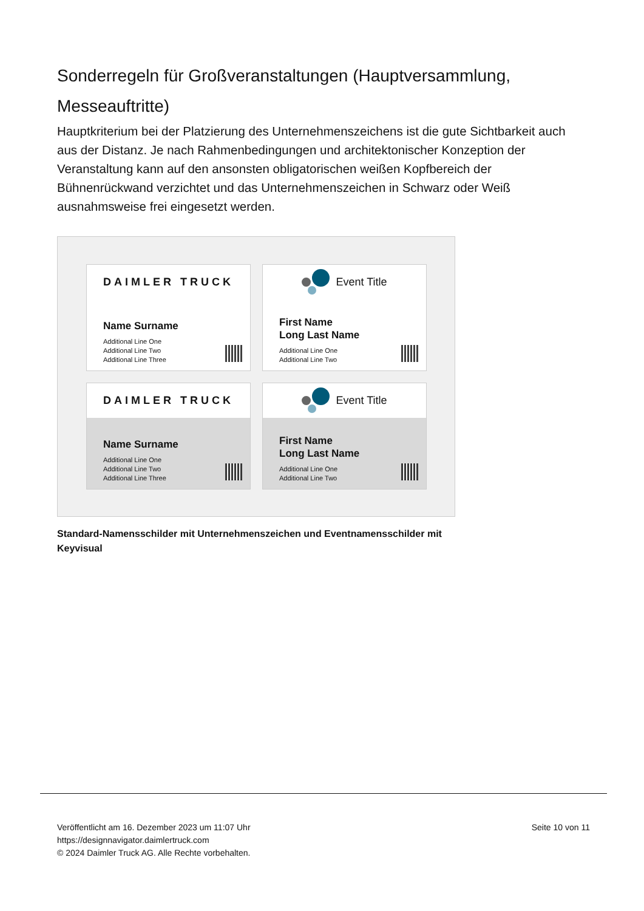Sonderregeln für Großveranstaltungen (Hauptversammlung, Messeauftritte)
Hauptkriterium bei der Platzierung des Unternehmenszeichens ist die gute Sichtbarkeit auch aus der Distanz. Je nach Rahmenbedingungen und architektonischer Konzeption der Veranstaltung kann auf den ansonsten obligatorischen weißen Kopfbereich der Bühnenrückwand verzichtet und das Unternehmenszeichen in Schwarz oder Weiß ausnahmsweise frei eingesetzt werden.
DAIMLER TRUCK
Name Surname
Additional Line One
Additional Line Two
Additional Line Three
Event Title
First Name
Long Last Name
Additional Line One
Additional Line Two
DAIMLER TRUCK
Name Surname
Additional Line One
Additional Line Two
Additional Line Three
Event Title
First Name
Long Last Name
Additional Line One
Additional Line Two
Standard-Namensschilder mit Unternehmenszeichen und Eventnamensschilder mit Keyvisual
Veröffentlicht am 16. Dezember 2023 um 11:07 Uhr
https://designnavigator.daimlertruck.com
© 2024 Daimler Truck AG. Alle Rechte vorbehalten.
Seite 10 von 11